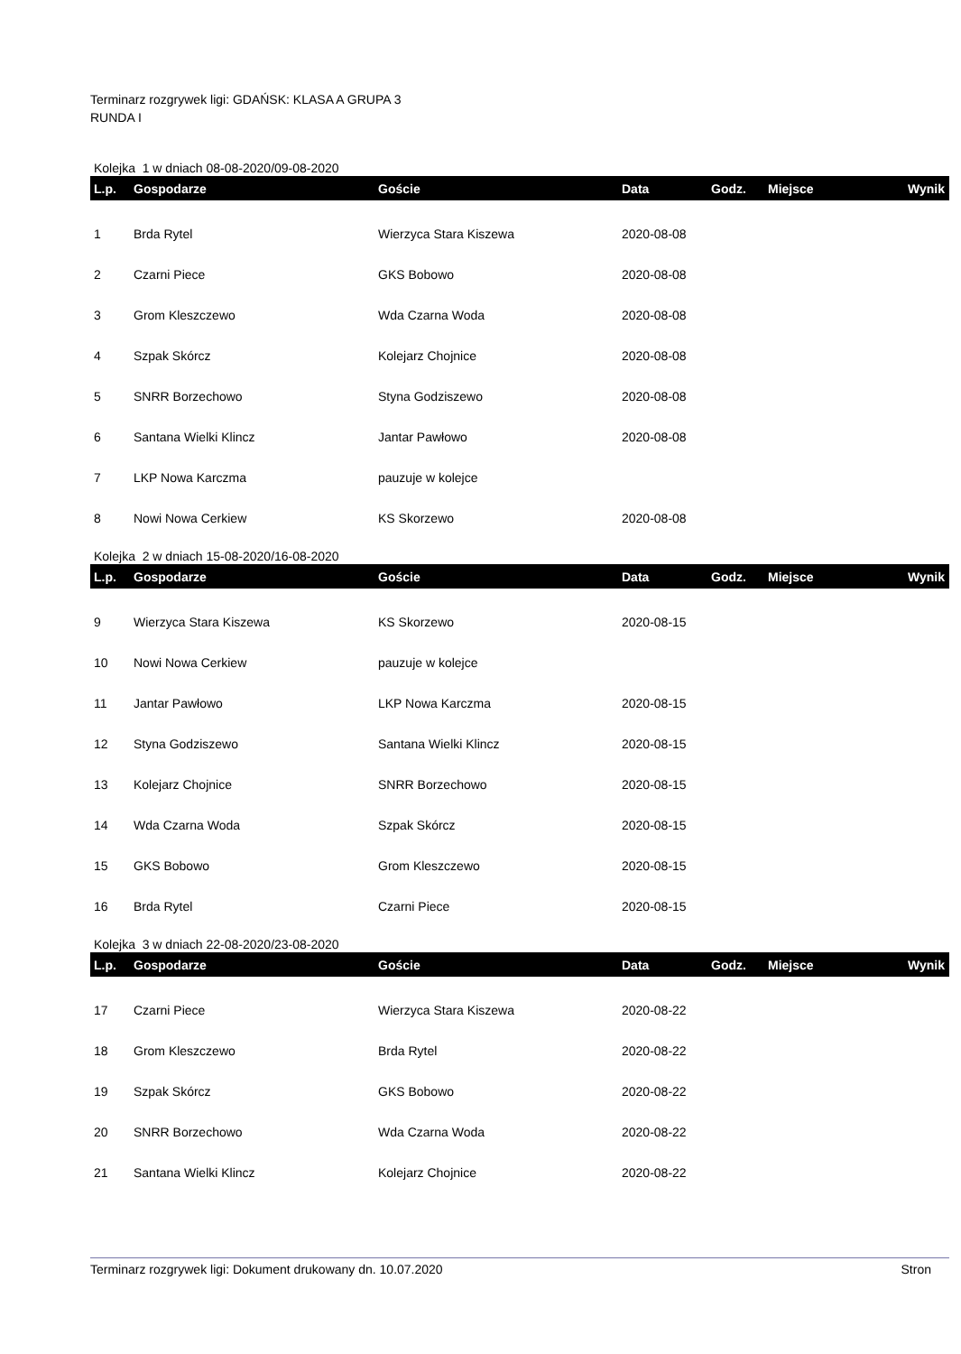Terminarz rozgrywek ligi: GDAŃSK: KLASA A GRUPA 3
RUNDA I
Kolejka 1 w dniach 08-08-2020/09-08-2020
| L.p. | Gospodarze | Goście | Data | Godz. | Miejsce | Wynik |
| --- | --- | --- | --- | --- | --- | --- |
| 1 | Brda Rytel | Wierzyca Stara Kiszewa | 2020-08-08 | | | |
| 2 | Czarni Piece | GKS Bobowo | 2020-08-08 | | | |
| 3 | Grom Kleszczewo | Wda Czarna Woda | 2020-08-08 | | | |
| 4 | Szpak Skórcz | Kolejarz Chojnice | 2020-08-08 | | | |
| 5 | SNRR Borzechowo | Styna Godziszewo | 2020-08-08 | | | |
| 6 | Santana Wielki Klincz | Jantar Pawłowo | 2020-08-08 | | | |
| 7 | LKP Nowa Karczma | pauzuje w kolejce | | | | |
| 8 | Nowi Nowa Cerkiew | KS Skorzewo | 2020-08-08 | | | |
Kolejka 2 w dniach 15-08-2020/16-08-2020
| L.p. | Gospodarze | Goście | Data | Godz. | Miejsce | Wynik |
| --- | --- | --- | --- | --- | --- | --- |
| 9 | Wierzyca Stara Kiszewa | KS Skorzewo | 2020-08-15 | | | |
| 10 | Nowi Nowa Cerkiew | pauzuje w kolejce | | | | |
| 11 | Jantar Pawłowo | LKP Nowa Karczma | 2020-08-15 | | | |
| 12 | Styna Godziszewo | Santana Wielki Klincz | 2020-08-15 | | | |
| 13 | Kolejarz Chojnice | SNRR Borzechowo | 2020-08-15 | | | |
| 14 | Wda Czarna Woda | Szpak Skórcz | 2020-08-15 | | | |
| 15 | GKS Bobowo | Grom Kleszczewo | 2020-08-15 | | | |
| 16 | Brda Rytel | Czarni Piece | 2020-08-15 | | | |
Kolejka 3 w dniach 22-08-2020/23-08-2020
| L.p. | Gospodarze | Goście | Data | Godz. | Miejsce | Wynik |
| --- | --- | --- | --- | --- | --- | --- |
| 17 | Czarni Piece | Wierzyca Stara Kiszewa | 2020-08-22 | | | |
| 18 | Grom Kleszczewo | Brda Rytel | 2020-08-22 | | | |
| 19 | Szpak Skórcz | GKS Bobowo | 2020-08-22 | | | |
| 20 | SNRR Borzechowo | Wda Czarna Woda | 2020-08-22 | | | |
| 21 | Santana Wielki Klincz | Kolejarz Chojnice | 2020-08-22 | | | |
Terminarz rozgrywek ligi: Dokument drukowany dn. 10.07.2020 Stron